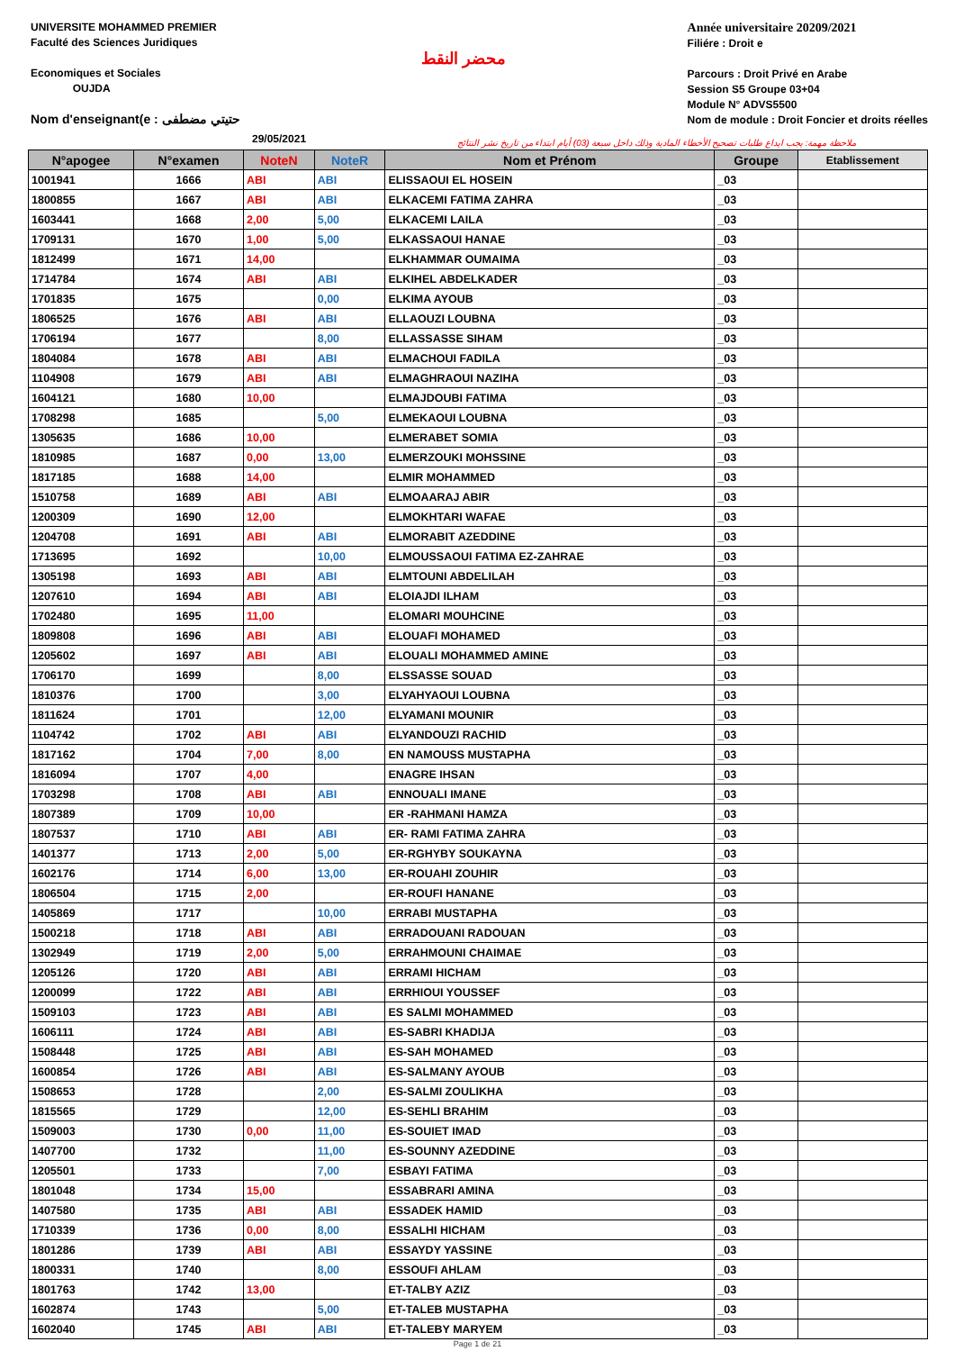UNIVERSITE MOHAMMED PREMIER
Faculté des Sciences Juridiques
Economiques et Sociales
OUJDA
Nom d'enseignant(e : حتيتي مضطفى
محضر النقط
Année universitaire 20209/2021
Filiére : Droit e
Parcours : Droit Privé en Arabe
Session S5 Groupe 03+04
Module N° ADVS5500
Nom de module : Droit Foncier et droits réelles
29/05/2021
ملاحظة مهمة: يجب ايداع طلبات تصحيح الأخطاء المادية وذلك داخل سبعة (03) أيام ابتداء من تاريخ نشر النتائج
| N°apogee | N°examen | NoteN | NoteR | Nom et Prénom | Groupe | Etablissement |
| --- | --- | --- | --- | --- | --- | --- |
| 1001941 | 1666 | ABI | ABI | ELISSAOUI EL HOSEIN | _03 | |
| 1800855 | 1667 | ABI | ABI | ELKACEMI FATIMA ZAHRA | _03 | |
| 1603441 | 1668 | 2,00 | 5,00 | ELKACEMI LAILA | _03 | |
| 1709131 | 1670 | 1,00 | 5,00 | ELKASSAOUI HANAE | _03 | |
| 1812499 | 1671 | 14,00 | | ELKHAMMAR OUMAIMA | _03 | |
| 1714784 | 1674 | ABI | ABI | ELKIHEL ABDELKADER | _03 | |
| 1701835 | 1675 | | 0,00 | ELKIMA AYOUB | _03 | |
| 1806525 | 1676 | ABI | ABI | ELLAOUZI LOUBNA | _03 | |
| 1706194 | 1677 | | 8,00 | ELLASSASSE SIHAM | _03 | |
| 1804084 | 1678 | ABI | ABI | ELMACHOUI FADILA | _03 | |
| 1104908 | 1679 | ABI | ABI | ELMAGHRAOUI NAZIHA | _03 | |
| 1604121 | 1680 | 10,00 | | ELMAJDOUBI FATIMA | _03 | |
| 1708298 | 1685 | | 5,00 | ELMEKAOUI LOUBNA | _03 | |
| 1305635 | 1686 | 10,00 | | ELMERABET SOMIA | _03 | |
| 1810985 | 1687 | 0,00 | 13,00 | ELMERZOUKI MOHSSINE | _03 | |
| 1817185 | 1688 | 14,00 | | ELMIR MOHAMMED | _03 | |
| 1510758 | 1689 | ABI | ABI | ELMOAARAJ ABIR | _03 | |
| 1200309 | 1690 | 12,00 | | ELMOKHTARI WAFAE | _03 | |
| 1204708 | 1691 | ABI | ABI | ELMORABIT AZEDDINE | _03 | |
| 1713695 | 1692 | | 10,00 | ELMOUSSAOUI FATIMA EZ-ZAHRAE | _03 | |
| 1305198 | 1693 | ABI | ABI | ELMTOUNI ABDELILAH | _03 | |
| 1207610 | 1694 | ABI | ABI | ELOIAJDI ILHAM | _03 | |
| 1702480 | 1695 | 11,00 | | ELOMARI MOUHCINE | _03 | |
| 1809808 | 1696 | ABI | ABI | ELOUAFI MOHAMED | _03 | |
| 1205602 | 1697 | ABI | ABI | ELOUALI MOHAMMED AMINE | _03 | |
| 1706170 | 1699 | | 8,00 | ELSSASSE SOUAD | _03 | |
| 1810376 | 1700 | | 3,00 | ELYAHYAOUI LOUBNA | _03 | |
| 1811624 | 1701 | | 12,00 | ELYAMANI MOUNIR | _03 | |
| 1104742 | 1702 | ABI | ABI | ELYANDOUZI RACHID | _03 | |
| 1817162 | 1704 | 7,00 | 8,00 | EN NAMOUSS MUSTAPHA | _03 | |
| 1816094 | 1707 | 4,00 | | ENAGRE IHSAN | _03 | |
| 1703298 | 1708 | ABI | ABI | ENNOUALI IMANE | _03 | |
| 1807389 | 1709 | 10,00 | | ER -RAHMANI HAMZA | _03 | |
| 1807537 | 1710 | ABI | ABI | ER- RAMI FATIMA ZAHRA | _03 | |
| 1401377 | 1713 | 2,00 | 5,00 | ER-RGHYBY SOUKAYNA | _03 | |
| 1602176 | 1714 | 6,00 | 13,00 | ER-ROUAHI ZOUHIR | _03 | |
| 1806504 | 1715 | 2,00 | | ER-ROUFI HANANE | _03 | |
| 1405869 | 1717 | | 10,00 | ERRABI MUSTAPHA | _03 | |
| 1500218 | 1718 | ABI | ABI | ERRADOUANI RADOUAN | _03 | |
| 1302949 | 1719 | 2,00 | 5,00 | ERRAHMOUNI CHAIMAE | _03 | |
| 1205126 | 1720 | ABI | ABI | ERRAMI HICHAM | _03 | |
| 1200099 | 1722 | ABI | ABI | ERRHIOUI YOUSSEF | _03 | |
| 1509103 | 1723 | ABI | ABI | ES SALMI MOHAMMED | _03 | |
| 1606111 | 1724 | ABI | ABI | ES-SABRI KHADIJA | _03 | |
| 1508448 | 1725 | ABI | ABI | ES-SAH MOHAMED | _03 | |
| 1600854 | 1726 | ABI | ABI | ES-SALMANY AYOUB | _03 | |
| 1508653 | 1728 | | 2,00 | ES-SALMI ZOULIKHA | _03 | |
| 1815565 | 1729 | | 12,00 | ES-SEHLI BRAHIM | _03 | |
| 1509003 | 1730 | 0,00 | 11,00 | ES-SOUIET IMAD | _03 | |
| 1407700 | 1732 | | 11,00 | ES-SOUNNY AZEDDINE | _03 | |
| 1205501 | 1733 | | 7,00 | ESBAYI FATIMA | _03 | |
| 1801048 | 1734 | 15,00 | | ESSABRARI AMINA | _03 | |
| 1407580 | 1735 | ABI | ABI | ESSADEK HAMID | _03 | |
| 1710339 | 1736 | 0,00 | 8,00 | ESSALHI HICHAM | _03 | |
| 1801286 | 1739 | ABI | ABI | ESSAYDY YASSINE | _03 | |
| 1800331 | 1740 | | 8,00 | ESSOUFI AHLAM | _03 | |
| 1801763 | 1742 | 13,00 | | ET-TALBY AZIZ | _03 | |
| 1602874 | 1743 | | 5,00 | ET-TALEB MUSTAPHA | _03 | |
| 1602040 | 1745 | ABI | ABI | ET-TALEBY MARYEM | _03 | |
Page 1 de 21